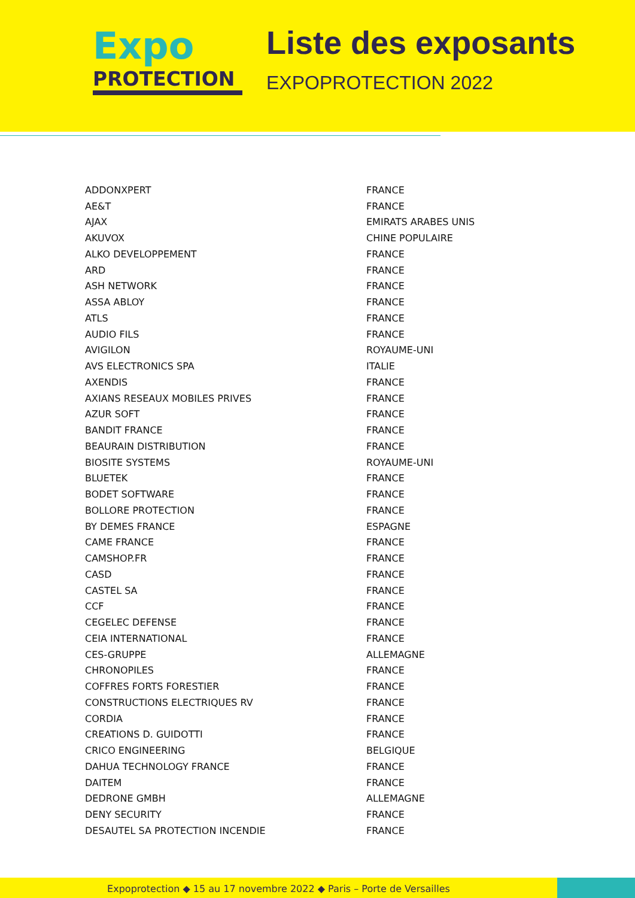Expo
PROTECTION
Liste des exposants
EXPOPROTECTION 2022
| ADDONXPERT | FRANCE |
| AE&T | FRANCE |
| AJAX | EMIRATS ARABES UNIS |
| AKUVOX | CHINE POPULAIRE |
| ALKO DEVELOPPEMENT | FRANCE |
| ARD | FRANCE |
| ASH NETWORK | FRANCE |
| ASSA ABLOY | FRANCE |
| ATLS | FRANCE |
| AUDIO FILS | FRANCE |
| AVIGILON | ROYAUME-UNI |
| AVS ELECTRONICS SPA | ITALIE |
| AXENDIS | FRANCE |
| AXIANS RESEAUX MOBILES PRIVES | FRANCE |
| AZUR SOFT | FRANCE |
| BANDIT FRANCE | FRANCE |
| BEAURAIN DISTRIBUTION | FRANCE |
| BIOSITE SYSTEMS | ROYAUME-UNI |
| BLUETEK | FRANCE |
| BODET SOFTWARE | FRANCE |
| BOLLORE PROTECTION | FRANCE |
| BY DEMES FRANCE | ESPAGNE |
| CAME FRANCE | FRANCE |
| CAMSHOP.FR | FRANCE |
| CASD | FRANCE |
| CASTEL SA | FRANCE |
| CCF | FRANCE |
| CEGELEC DEFENSE | FRANCE |
| CEIA INTERNATIONAL | FRANCE |
| CES-GRUPPE | ALLEMAGNE |
| CHRONOPILES | FRANCE |
| COFFRES FORTS FORESTIER | FRANCE |
| CONSTRUCTIONS ELECTRIQUES RV | FRANCE |
| CORDIA | FRANCE |
| CREATIONS D. GUIDOTTI | FRANCE |
| CRICO ENGINEERING | BELGIQUE |
| DAHUA TECHNOLOGY FRANCE | FRANCE |
| DAITEM | FRANCE |
| DEDRONE GMBH | ALLEMAGNE |
| DENY SECURITY | FRANCE |
| DESAUTEL SA PROTECTION INCENDIE | FRANCE |
Expoprotection ◆ 15 au 17 novembre 2022 ◆ Paris – Porte de Versailles